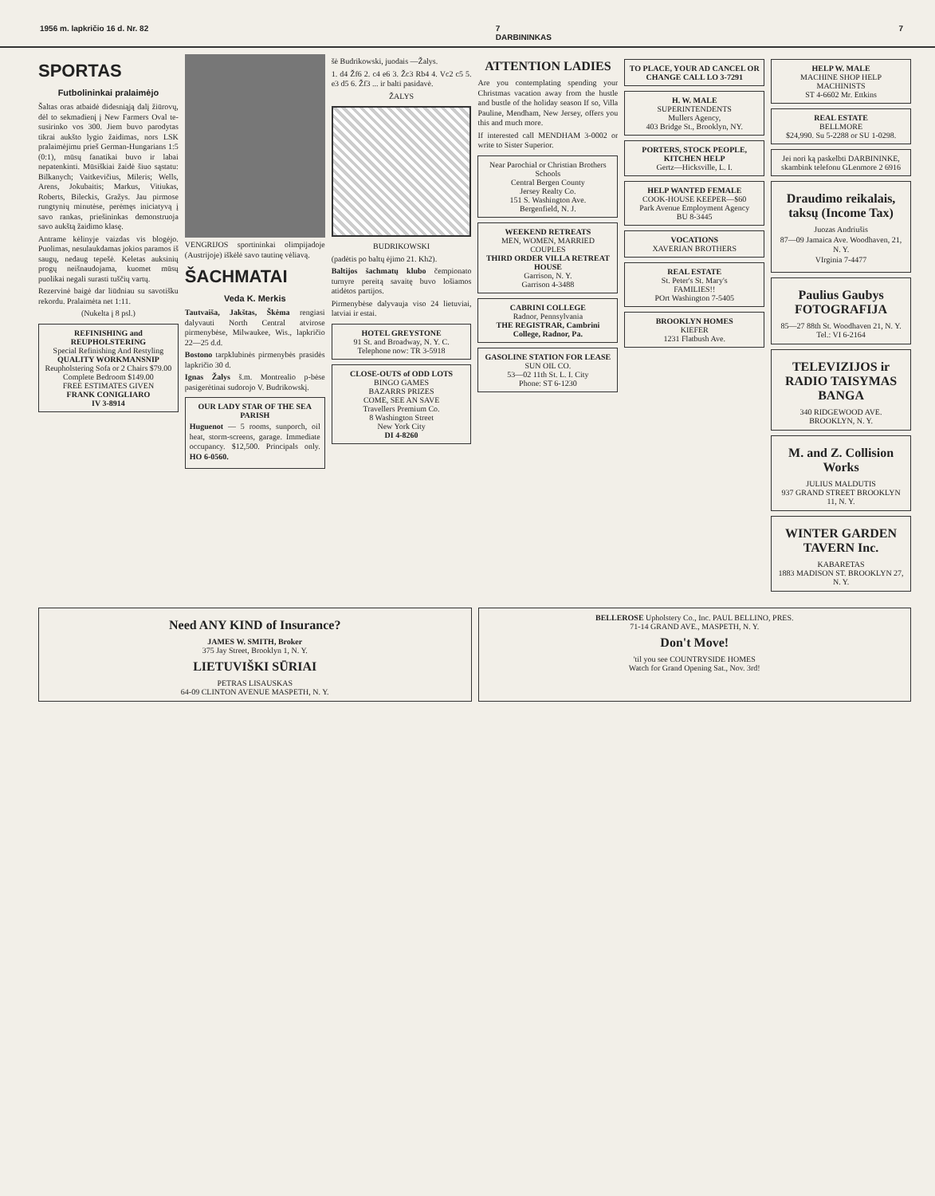1956 m. lapkričio 16 d. Nr. 82 7
DARBININKAS 7
SPORTAS
Futbolininkai pralaimėjo
Šaltas oras atbaidė didesnią­ją dalį žiūrovų, dėl to sekma­dienį į New Farmers Oval te­susirinko vos 300. Jiem buvo parodytas tikrai aukšto lygio žaidimas, nors LSK pralaimė­jimu prieš German-Hunga­rians 1:5 (0:1), mūsų fanatikai buvo ir labai nepatenkinti. Mūsiškiai žaidė šiuo sąstatu: Bilkanych; Vaitkevičius, Mile­ris; Wells, Arens, Jokubaitis; Markus, Vitiukas, Roberts, Bi­leckis, Gražys. Jau pirmose rungtynių minutėse, perėmęs iniciatyvą į savo rankas, prie­šininkas demonstruoja savo aukštą žaidimo klasę.
Antrame kėlinyje vaizdas vis blogėjo. Puolimas, nesu­laukdamas jokios paramos iš saugų, nedaug tepešė. Keletas auksinių progų neišnaudoja­ma, kuomet mūsų puolikai ne­gali surasti tuščių vartų.
Rezervinė baigė dar liūd­niau su savotišku rekordu. Pralaimėta net 1:11.
(Nukelta į 8 psl.)
REFINISHING and REUPHOLSTERING
Special Refinishing And Restyling
QUALITY WORKMANSNIP
Reupholstering Sofa or 2 Chairs $79.00
Complete Bedroom $149.00
FREE ESTIMATES GIVEN
FRANK CONIGLIARO
IV 3-8914
VENGRIJOS sportininkai olimpijadoje (Austrijoje) iškėlė savo tautinę vėliavą.
ŠACHMATAI
Veda K. Merkis
Tautvaiša, Jakštas, Škėma rengiasi dalyvauti North Cent­ral atvirose pirmenybėse, Mil­waukee, Wis., lapkričio 22—25 d.d.
Bostono tarpklubinės pir­menybės prasidės lapkričio 30 d.
Ignas Žalys š.m. Montrealio p-bėse pasigerėtinai sudorojo V. Budrikowskį.
OUR LADY STAR OF THE SEA PARISH
Huguenot — 5 rooms, sun­porch, oil heat, storm-screens, garage. Immediate occupancy. $12,500. Principals only. HO 6-0560.
šė Budrikowski, juodais —Ža­lys.
1. d4 Žf6 2. c4 e6 3. Žc3 Rb4 4. Vc2 c5 5. e3 d5 6. Žf3 ... ir balti pasidavė.
ŽALYS
BUDRIKOWSKI
(padėtis po baltų ėjimo 21. Kh2).
Baltijos šachmatų klubo čempionato turnyre pereitą savaitę buvo lošiamos atidėtos partijos.
Pirmenybėse dalyvauja viso 24 lietuviai, latviai ir estai.
HOTEL GREYSTONE
91 St. and Broadway, N. Y. C.
Telephone now: TR 3-5918
CLOSE-OUTS of ODD LOTS
BINGO GAMES
BAZARRS PRIZES
COME, SEE AN SAVE
Travellers Premium Co.
8 Washington Street
New York City
DI 4-8260
ATTENTION LADIES
Are you contemplating spending your Christmas vacation away from the hustle and bustle of the holiday season If so, Villa Pauline, Mendham, New Jersey, offers you this and much more.
If interested call MENDHAM 3-0002 or write to Sister Superior.
Near Parochial or Christian Brothers Schools
Central Bergen County
Jersey Realty Co.
151 S. Washington Ave.
Bergenfield, N. J.
WEEKEND RETREATS
MEN, WOMEN, MARRIED COUPLES
THIRD ORDER VILLA RETREAT HOUSE
Garrison, N. Y.
Garrison 4-3488
CABRINI COLLEGE
Radnor, Pennsylvania
THE REGISTRAR, Cambrini College, Radnor, Pa.
GASOLINE STATION FOR LEASE
SUN OIL CO.
53—02 11th St. L. I. City
Phone: ST 6-1230
TO PLACE, YOUR AD CANCEL OR CHANGE CALL LO 3-7291
H. W. MALE
SUPERINTENDENTS
Mullers Agency,
403 Bridge St., Brooklyn, NY.
PORTERS, STOCK PEOPLE, KITCHEN HELP
Gertz—Hicksville, L. I.
HELP WANTED FEMALE
COOK-HOUSE KEEPER—$60
Park Avenue Employment Agency
BU 8-3445
VOCATIONS
XAVERIAN BROTHERS
REAL ESTATE
St. Peter's St. Mary's
FAMILIES!!
POrt Washington 7-5405
BROOKLYN HOMES
KIEFER
1231 Flatbush Ave.
HELP W. MALE
MACHINE SHOP HELP MACHINISTS
ST 4-6602 Mr. Ettkins
REAL ESTATE
BELLMORE
$24,990. Su 5-2288 or SU 1-0298.
Jei nori ką paskelbti DARBININKE, skambink telefonu GLenmore 2 6916
Draudimo reikalais, taksų (Income Tax)
Juozas Andriušis
87—09 Jamaica Ave. Woodhaven, 21, N. Y.
VIrginia 7-4477
Paulius Gaubys FOTOGRAFIJA
85—27 88th St. Woodhaven 21, N. Y.
Tel.: VI 6-2164
TELEVIZIJOS ir RADIO TAISYMAS BANGA
340 RIDGEWOOD AVE. BROOKLYN, N. Y.
M. and Z. Collision Works
JULIUS MALDUTIS
937 GRAND STREET BROOKLYN 11, N. Y.
WINTER GARDEN TAVERN Inc.
KABARETAS
1883 MADISON ST. BROOKLYN 27, N. Y.
Need ANY KIND of Insurance?
JAMES W. SMITH, Broker
375 Jay Street, Brooklyn 1, N. Y.
LIETUVIŠKI SŪRIAI
PETRAS LISAUSKAS
64-09 CLINTON AVENUE MASPETH, N. Y.
BELLEROSE Upholstery Co., Inc. PAUL BELLINO, PRES.
71-14 GRAND AVE., MASPETH, N. Y.
Don't Move!
'til you see COUNTRYSIDE HOMES
Watch for Grand Opening Sat., Nov. 3rd!